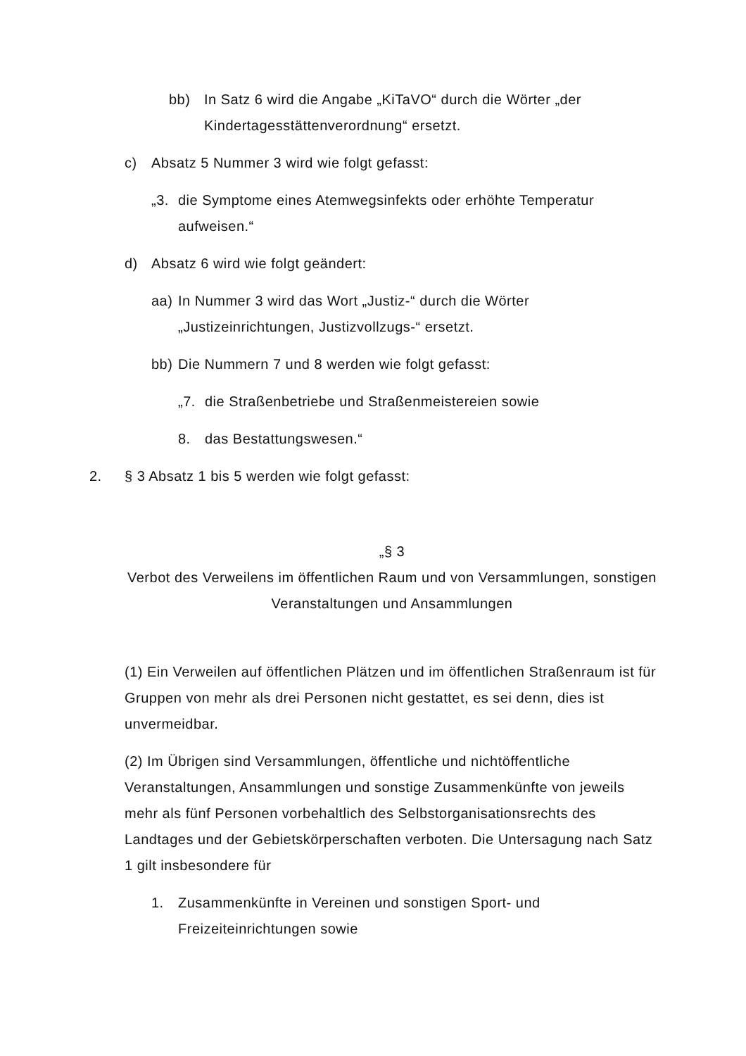bb) In Satz 6 wird die Angabe „KiTaVO“ durch die Wörter „der Kindertagesstättenverordnung“ ersetzt.
c) Absatz 5 Nummer 3 wird wie folgt gefasst:
„3. die Symptome eines Atemwegsinfekts oder erhöhte Temperatur aufweisen.“
d) Absatz 6 wird wie folgt geändert:
aa) In Nummer 3 wird das Wort „Justiz-“ durch die Wörter „Justizeinrichtungen, Justizvollzugs-“ ersetzt.
bb) Die Nummern 7 und 8 werden wie folgt gefasst:
„7. die Straßenbetriebe und Straßenmeistereien sowie
8. das Bestattungswesen.“
2. § 3 Absatz 1 bis 5 werden wie folgt gefasst:
„§ 3
Verbot des Verweilens im öffentlichen Raum und von Versammlungen, sonstigen Veranstaltungen und Ansammlungen
(1) Ein Verweilen auf öffentlichen Plätzen und im öffentlichen Straßenraum ist für Gruppen von mehr als drei Personen nicht gestattet, es sei denn, dies ist unvermeidbar.
(2) Im Übrigen sind Versammlungen, öffentliche und nichtöffentliche Veranstaltungen, Ansammlungen und sonstige Zusammenkünfte von jeweils mehr als fünf Personen vorbehaltlich des Selbstorganisationsrechts des Landtages und der Gebietskörperschaften verboten. Die Untersagung nach Satz 1 gilt insbesondere für
1. Zusammenkünfte in Vereinen und sonstigen Sport- und Freizeiteinrichtungen sowie